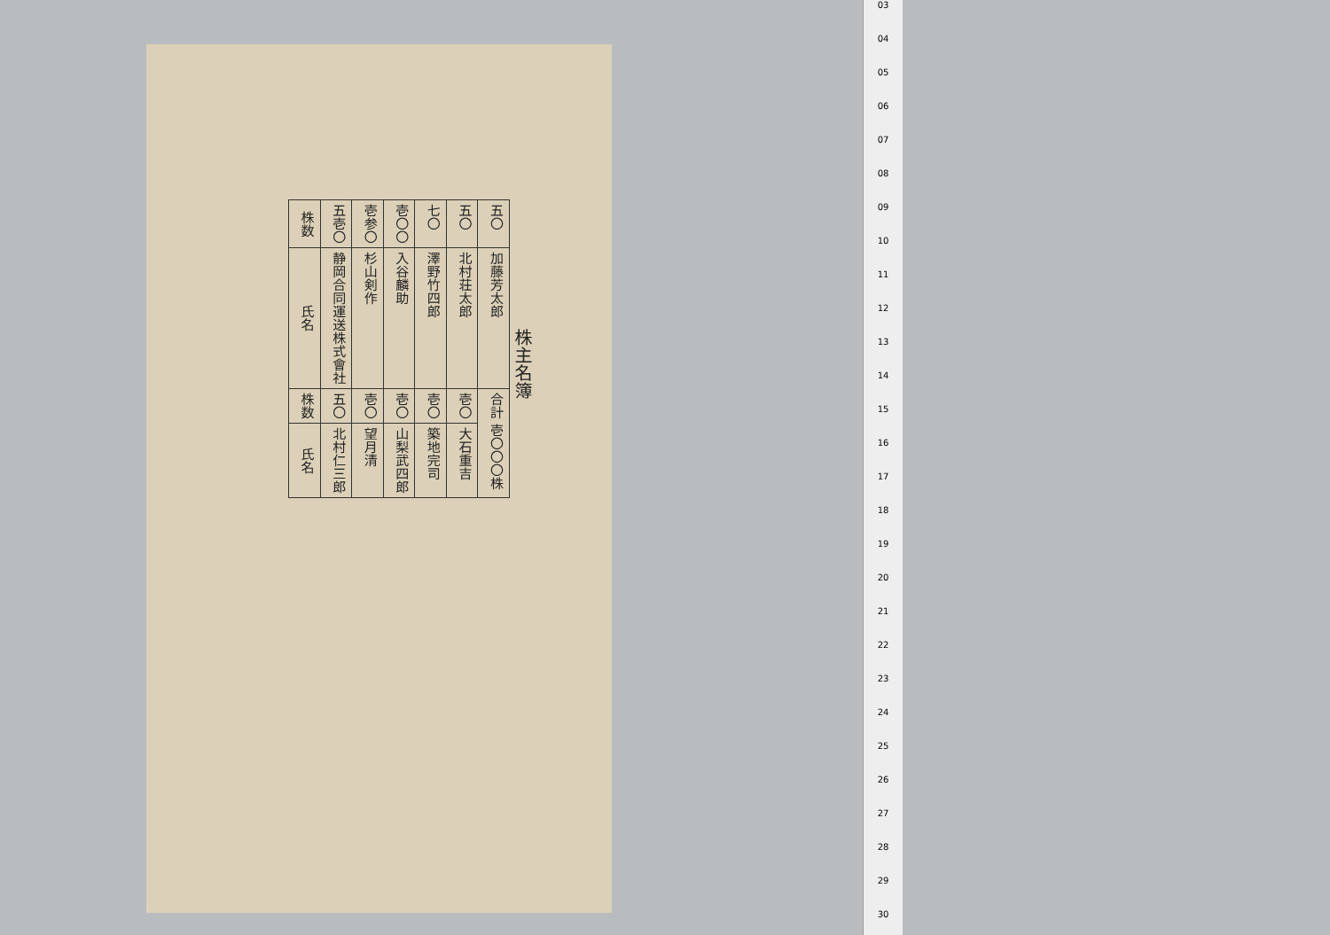株主名簿
| 株数 | 五壱〇 | 壱参〇 | 壱〇〇 | 七〇 | 五〇 | 五〇 |
| 氏名 | 静岡合同運送株式會社 | 杉山剣作 | 入谷麟助 | 澤野竹四郎 | 北村荘太郎 | 加藤芳太郎 |
| 株数 | 五〇 | 壱〇 | 壱〇 | 壱〇 | 壱〇 | 合計 壱〇〇〇株 |
| 氏名 | 北村仁三郎 | 望月清 | 山梨武四郎 | 築地完司 | 大石重吉 | |
03
04
05
06
07
08
09
10
11
12
13
14
15
16
17
18
19
20
21
22
23
24
25
26
27
28
29
30